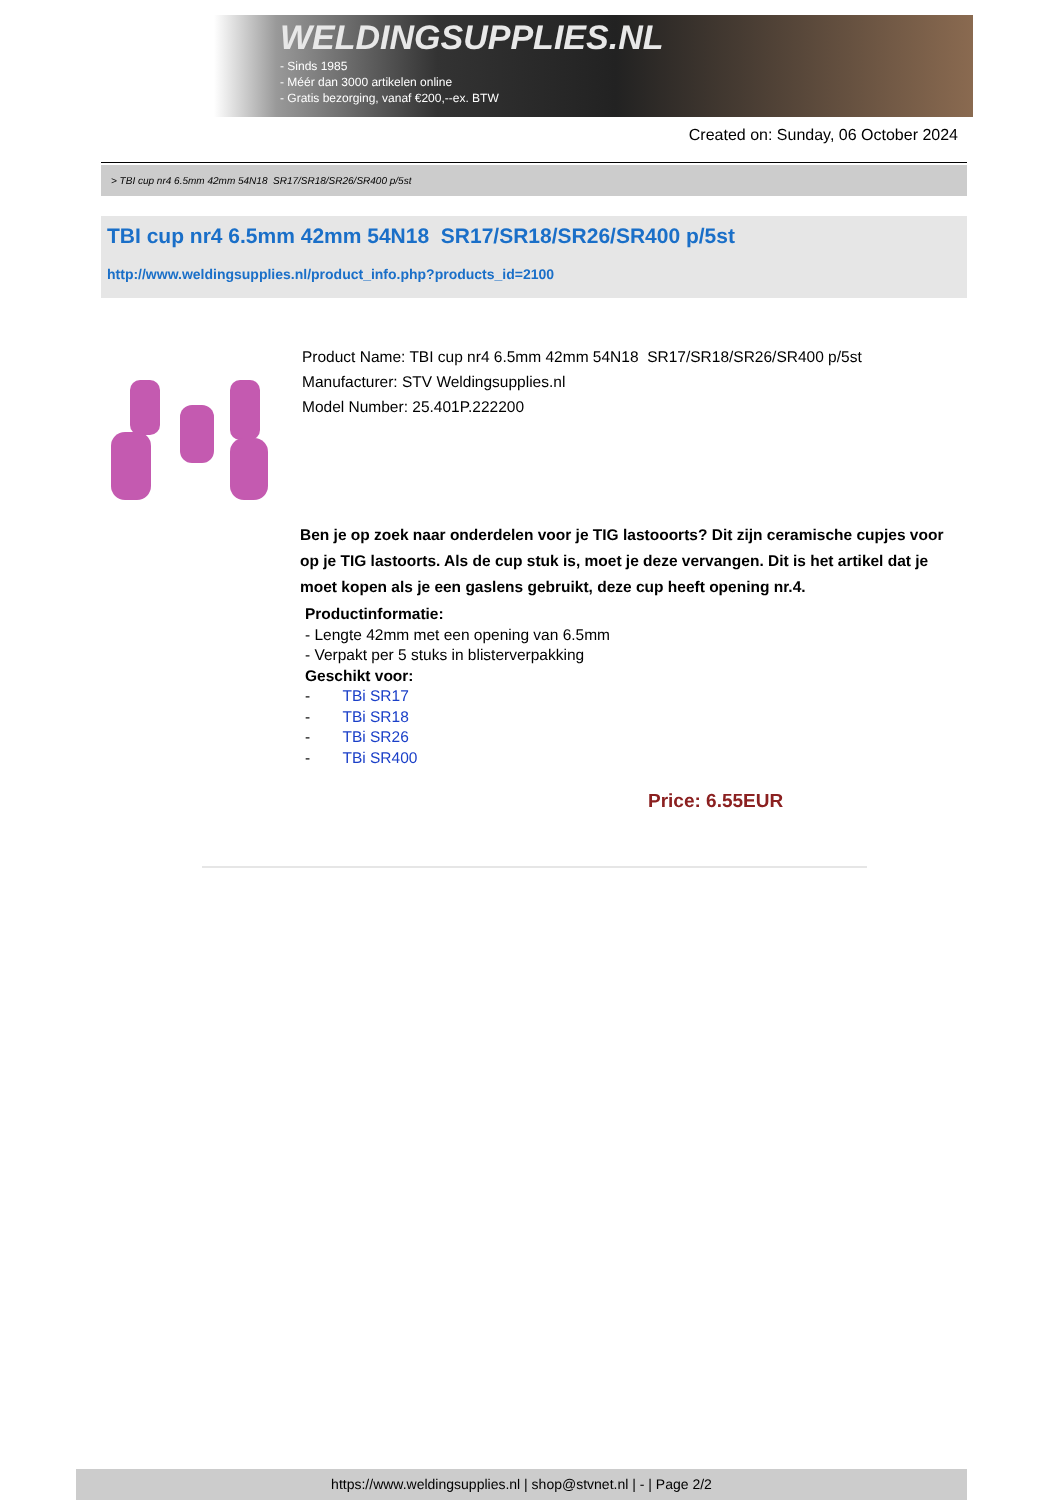WELDINGSUPPLIES.NL
- Sinds 1985
- Méér dan 3000 artikelen online
- Gratis bezorging, vanaf €200,--ex. BTW
Created on: Sunday, 06 October 2024
> TBI cup nr4 6.5mm 42mm 54N18 SR17/SR18/SR26/SR400 p/5st
TBI cup nr4 6.5mm 42mm 54N18 SR17/SR18/SR26/SR400 p/5st
http://www.weldingsupplies.nl/product_info.php?products_id=2100
Product Name: TBI cup nr4 6.5mm 42mm 54N18 SR17/SR18/SR26/SR400 p/5st
Manufacturer: STV Weldingsupplies.nl
Model Number: 25.401P.222200
Ben je op zoek naar onderdelen voor je TIG lastooorts? Dit zijn ceramische cupjes voor op je TIG lastoorts. Als de cup stuk is, moet je deze vervangen. Dit is het artikel dat je moet kopen als je een gaslens gebruikt, deze cup heeft opening nr.4.
Productinformatie:
- Lengte 42mm met een opening van 6.5mm
- Verpakt per 5 stuks in blisterverpakking
Geschikt voor:
- TBi SR17
- TBi SR18
- TBi SR26
- TBi SR400
Price: 6.55EUR
https://www.weldingsupplies.nl | shop@stvnet.nl | - | Page 2/2